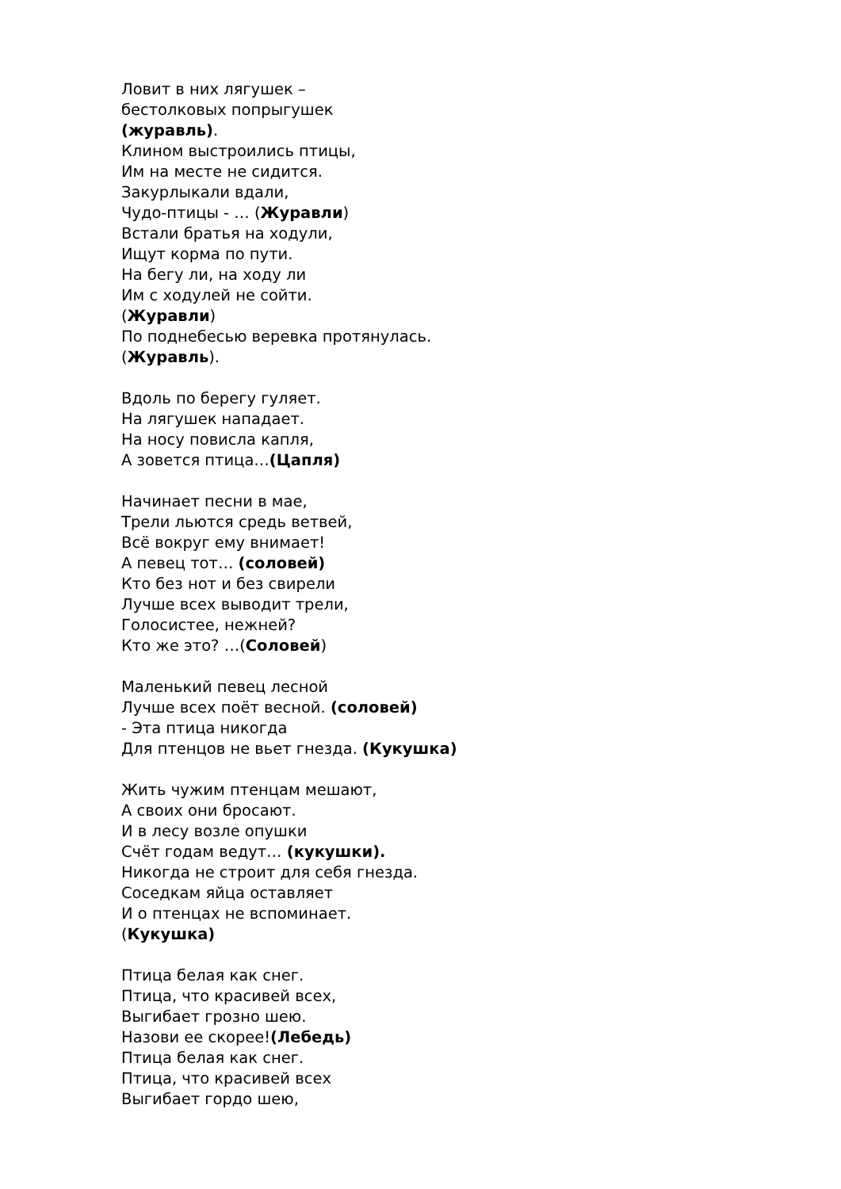Ловит в них лягушек –
бестолковых попрыгушек
(журавль).
Клином выстроились птицы,
Им на месте не сидится.
Закурлыкали вдали,
Чудо-птицы - … (Журавли)
Встали братья на ходули,
Ищут корма по пути.
На бегу ли, на ходу ли
Им с ходулей не сойти.
(Журавли)
По поднебесью веревка протянулась.
(Журавль).
Вдоль по берегу гуляет.
На лягушек нападает.
На носу повисла капля,
А зовется птица…(Цапля)
Начинает песни в мае,
Трели льются средь ветвей,
Всё вокруг ему внимает!
А певец тот… (соловей)
Кто без нот и без свирели
Лучше всех выводит трели,
Голосистее, нежней?
Кто же это? …(Соловей)
Маленький певец лесной
Лучше всех поёт весной. (соловей)
- Эта птица никогда
Для птенцов не вьет гнезда. (Кукушка)
Жить чужим птенцам мешают,
А своих они бросают.
И в лесу возле опушки
Счёт годам ведут… (кукушки).
Никогда не строит для себя гнезда.
Соседкам яйца оставляет
И о птенцах не вспоминает.
(Кукушка)
Птица белая как снег.
Птица, что красивей всех,
Выгибает грозно шею.
Назови ее скорее!(Лебедь)
Птица белая как снег.
Птица, что красивей всех
Выгибает гордо шею,